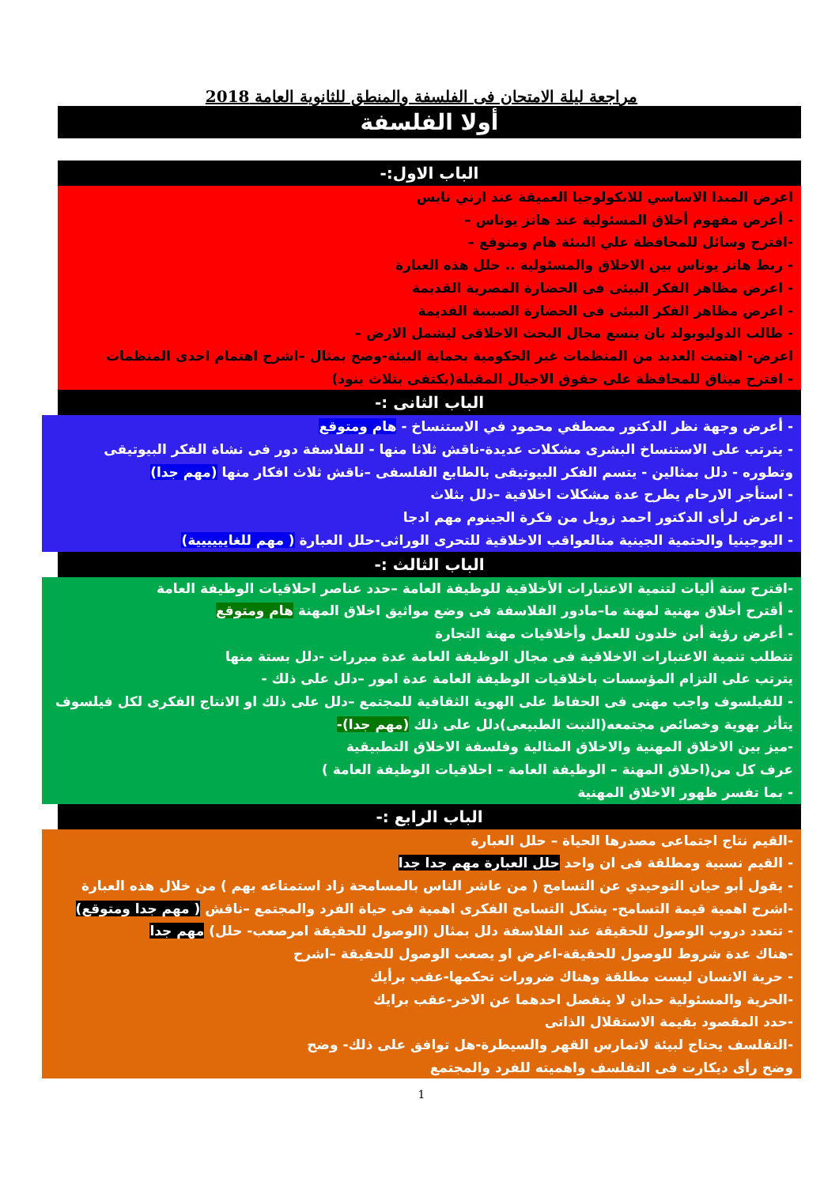مراجعة ليلة الامتحان فى الفلسفة والمنطق للثانوية العامة 2018
أولا الفلسفة
الباب الاول:-
اعرض المبدا الاساسي للايكولوجيا العميقة عند ارني نايس
- أعرض مفهوم أخلاق المسئولية عند هانز يوناس –
-اقترح وسائل للمحافظة علي البيئة هام ومتوقع –
- ربط هانز يوناس بين الاخلاق والمسئولية .. حلل هذه العبارة
- اعرض مظاهر الفكر البيئى فى الحضارة المصرية القديمة
- اعرض مظاهر الفكر البيئى فى الحضارة الصينية القديمة
- طالب الدوليوبولد بان يتسع مجال البحث الاخلاقى ليشمل الارض –
اعرض- اهتمت العديد من المنظمات غير الحكومية بحماية البيئة-وضح بمثال –اشرح اهتمام احدى المنظمات
- اقترح ميثاق للمحافظة على حقوق الاجيال المقبلة(يكتفى بثلاث بنود)
الباب الثانى :-
- أعرض وجهة نظر الدكتور مصطفي محمود في الاستنساخ - هام ومتوقع
- يترتب على الاستنساخ البشرى مشكلات عديدة-ناقش ثلاثا منها - للفلاسفة دور فى نشاة الفكر البيوتيقى وتطوره - دلل بمثالين - يتسم الفكر البيوتيقى بالطابع الفلسفى –ناقش ثلاث افكار منها (مهم جدا)
- استأجر الارحام يطرح عدة مشكلات اخلاقية –دلل بثلاث
- اعرض لرأى الدكتور احمد زويل من فكرة الجينوم مهم ادجا
- اليوجينيا والحتمية الجينية منالعواقب الاخلاقية للتحرى الوراثى-حلل العبارة ( مهم للغايييييية)
الباب الثالث :-
-اقترح ستة أليات لتنمية الاعتبارات الأخلاقية للوظيفة العامة –حدد عناصر احلاقيات الوظيفة العامة
- أقترح أخلاق مهنية لمهنة ما–مادور الفلاسفة فى وضع مواثيق اخلاق المهنة هام ومتوقع
- أعرض رؤية أبن خلدون للعمل وأخلاقيات مهنة التجارة
تتطلب تنمية الاعتبارات الاخلاقية فى مجال الوظيفة العامة عدة مبررات -دلل بستة منها
يترتب على التزام المؤسسات باخلاقيات الوظيفة العامة عدة امور –دلل على ذلك -
- للفيلسوف واجب مهنى فى الحفاظ على الهوية الثقافية للمجتمع –دلل على ذلك او الانتاج الفكرى لكل فيلسوف يتأثر بهوية وخصائص مجتمعه(النبت الطبيعى)دلل على ذلك (مهم جدا)-
-ميز بين الاخلاق المهنية والاخلاق المثالية وفلسفة الاخلاق التطبيقية
عرف كل من(احلاق المهنة – الوظيفة العامة – احلاقيات الوظيفة العامة )
- بما تفسر ظهور الاخلاق المهنية
الباب الرابع :-
-القيم نتاج اجتماعى مصدرها الحياة – حلل العبارة
- القيم نسبية ومطلقة فى ان واحد حلل العبارة مهم جدا جدا
- يقول أبو حيان التوحيدي عن التسامح ( من عاشر الناس بالمسامحة زاد استمتاعه بهم ) من خلال هذه العبارة
-اشرح اهمية قيمة التسامح- يشكل التسامح الفكرى اهمية فى حياة الفرد والمجتمع –ناقش ( مهم جدا ومتوقع)
- تتعدد دروب الوصول للحقيقة عند الفلاسفة دلل بمثال (الوصول للحقيقة امرصعب- حلل) مهم جدا
-هناك عدة شروط للوصول للحقيقة-اعرض او يصعب الوصول للحقيقة –اشرح
- حرية الانسان ليست مطلقة وهناك ضرورات تحكمها-عقب برأيك
-الحرية والمسئولية حدان لا ينفصل احدهما عن الاخر-عقب برايك
-حدد المقصود بقيمة الاستقلال الذاتى
-التفلسف يحتاج لبيئة لاتمارس القهر والسيطرة-هل توافق على ذلك- وضح
وضح رأى ديكارت فى التفلسف واهميته للفرد والمجتمع
1